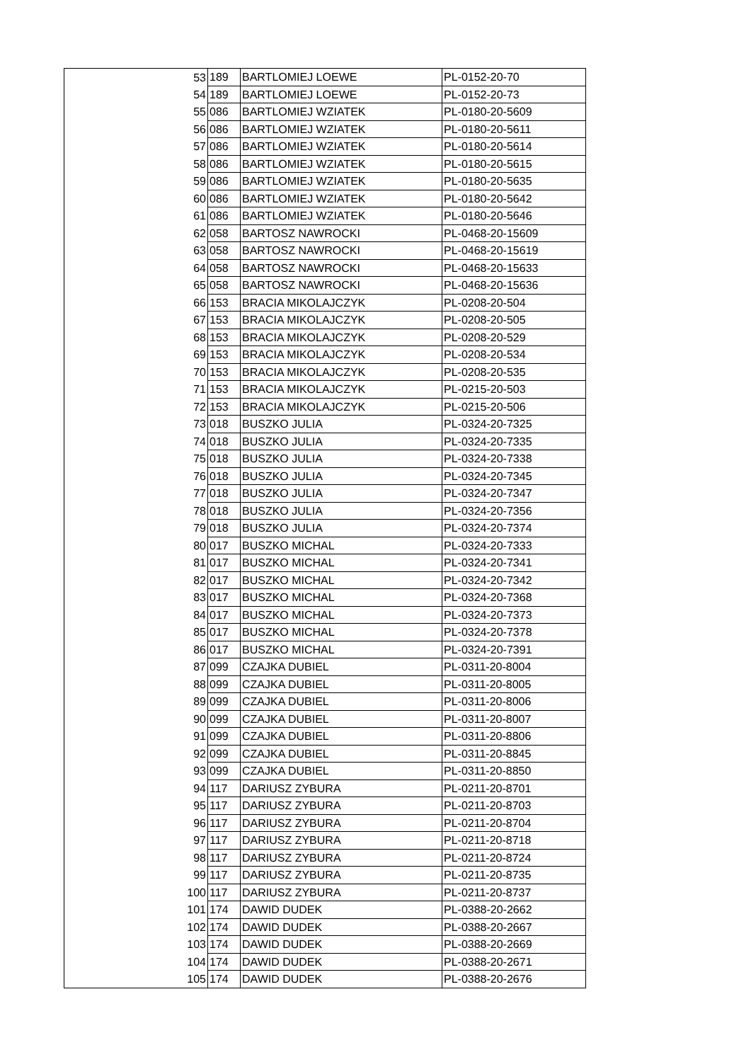| 53 | 189 | BARTLOMIEJ LOEWE | PL-0152-20-70 |
| 54 | 189 | BARTLOMIEJ LOEWE | PL-0152-20-73 |
| 55 | 086 | BARTLOMIEJ WZIATEK | PL-0180-20-5609 |
| 56 | 086 | BARTLOMIEJ WZIATEK | PL-0180-20-5611 |
| 57 | 086 | BARTLOMIEJ WZIATEK | PL-0180-20-5614 |
| 58 | 086 | BARTLOMIEJ WZIATEK | PL-0180-20-5615 |
| 59 | 086 | BARTLOMIEJ WZIATEK | PL-0180-20-5635 |
| 60 | 086 | BARTLOMIEJ WZIATEK | PL-0180-20-5642 |
| 61 | 086 | BARTLOMIEJ WZIATEK | PL-0180-20-5646 |
| 62 | 058 | BARTOSZ NAWROCKI | PL-0468-20-15609 |
| 63 | 058 | BARTOSZ NAWROCKI | PL-0468-20-15619 |
| 64 | 058 | BARTOSZ NAWROCKI | PL-0468-20-15633 |
| 65 | 058 | BARTOSZ NAWROCKI | PL-0468-20-15636 |
| 66 | 153 | BRACIA MIKOLAJCZYK | PL-0208-20-504 |
| 67 | 153 | BRACIA MIKOLAJCZYK | PL-0208-20-505 |
| 68 | 153 | BRACIA MIKOLAJCZYK | PL-0208-20-529 |
| 69 | 153 | BRACIA MIKOLAJCZYK | PL-0208-20-534 |
| 70 | 153 | BRACIA MIKOLAJCZYK | PL-0208-20-535 |
| 71 | 153 | BRACIA MIKOLAJCZYK | PL-0215-20-503 |
| 72 | 153 | BRACIA MIKOLAJCZYK | PL-0215-20-506 |
| 73 | 018 | BUSZKO JULIA | PL-0324-20-7325 |
| 74 | 018 | BUSZKO JULIA | PL-0324-20-7335 |
| 75 | 018 | BUSZKO JULIA | PL-0324-20-7338 |
| 76 | 018 | BUSZKO JULIA | PL-0324-20-7345 |
| 77 | 018 | BUSZKO JULIA | PL-0324-20-7347 |
| 78 | 018 | BUSZKO JULIA | PL-0324-20-7356 |
| 79 | 018 | BUSZKO JULIA | PL-0324-20-7374 |
| 80 | 017 | BUSZKO MICHAL | PL-0324-20-7333 |
| 81 | 017 | BUSZKO MICHAL | PL-0324-20-7341 |
| 82 | 017 | BUSZKO MICHAL | PL-0324-20-7342 |
| 83 | 017 | BUSZKO MICHAL | PL-0324-20-7368 |
| 84 | 017 | BUSZKO MICHAL | PL-0324-20-7373 |
| 85 | 017 | BUSZKO MICHAL | PL-0324-20-7378 |
| 86 | 017 | BUSZKO MICHAL | PL-0324-20-7391 |
| 87 | 099 | CZAJKA DUBIEL | PL-0311-20-8004 |
| 88 | 099 | CZAJKA DUBIEL | PL-0311-20-8005 |
| 89 | 099 | CZAJKA DUBIEL | PL-0311-20-8006 |
| 90 | 099 | CZAJKA DUBIEL | PL-0311-20-8007 |
| 91 | 099 | CZAJKA DUBIEL | PL-0311-20-8806 |
| 92 | 099 | CZAJKA DUBIEL | PL-0311-20-8845 |
| 93 | 099 | CZAJKA DUBIEL | PL-0311-20-8850 |
| 94 | 117 | DARIUSZ ZYBURA | PL-0211-20-8701 |
| 95 | 117 | DARIUSZ ZYBURA | PL-0211-20-8703 |
| 96 | 117 | DARIUSZ ZYBURA | PL-0211-20-8704 |
| 97 | 117 | DARIUSZ ZYBURA | PL-0211-20-8718 |
| 98 | 117 | DARIUSZ ZYBURA | PL-0211-20-8724 |
| 99 | 117 | DARIUSZ ZYBURA | PL-0211-20-8735 |
| 100 | 117 | DARIUSZ ZYBURA | PL-0211-20-8737 |
| 101 | 174 | DAWID DUDEK | PL-0388-20-2662 |
| 102 | 174 | DAWID DUDEK | PL-0388-20-2667 |
| 103 | 174 | DAWID DUDEK | PL-0388-20-2669 |
| 104 | 174 | DAWID DUDEK | PL-0388-20-2671 |
| 105 | 174 | DAWID DUDEK | PL-0388-20-2676 |